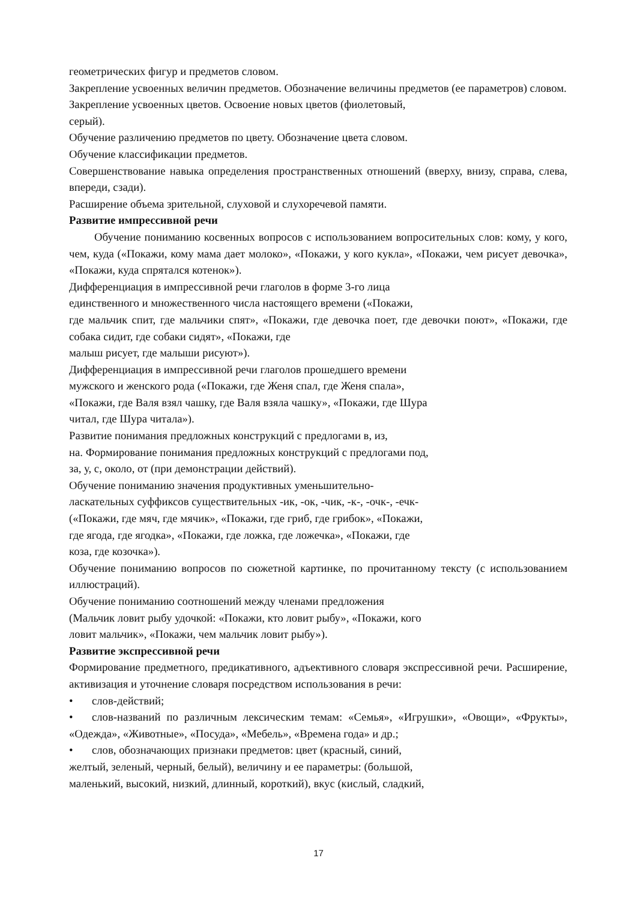геометрических фигур и предметов словом.
Закрепление усвоенных величин предметов. Обозначение величины предметов (ее параметров) словом.
Закрепление усвоенных цветов. Освоение новых цветов (фиолетовый,
серый).
Обучение различению предметов по цвету. Обозначение цвета словом.
Обучение классификации предметов.
Совершенствование навыка определения пространственных отношений (вверху, внизу, справа, слева, впереди, сзади).
Расширение объема зрительной, слуховой и слухоречевой памяти.
Развитие импрессивной речи
Обучение пониманию косвенных вопросов с использованием вопросительных слов: кому, у кого, чем, куда («Покажи, кому мама дает молоко», «Покажи, у кого кукла», «Покажи, чем рисует девочка», «Покажи, куда спрятался котенок»).
Дифференциация в импрессивной речи глаголов в форме 3-го лица
единственного и множественного числа настоящего времени («Покажи,
где мальчик спит, где мальчики спят», «Покажи, где девочка поет, где девочки поют», «Покажи, где собака сидит, где собаки сидят», «Покажи, где
малыш рисует, где малыши рисуют»).
Дифференциация в импрессивной речи глаголов прошедшего времени
мужского и женского рода («Покажи, где Женя спал, где Женя спала»,
«Покажи, где Валя взял чашку, где Валя взяла чашку», «Покажи, где Шура
читал, где Шура читала»).
Развитие понимания предложных конструкций с предлогами в, из,
на. Формирование понимания предложных конструкций с предлогами под,
за, у, с, около, от (при демонстрации действий).
Обучение пониманию значения продуктивных уменьшительно-
ласкательных суффиксов существительных -ик, -ок, -чик, -к-, -очк-, -ечк-
(«Покажи, где мяч, где мячик», «Покажи, где гриб, где грибок», «Покажи,
где ягода, где ягодка», «Покажи, где ложка, где ложечка», «Покажи, где
коза, где козочка»).
Обучение пониманию вопросов по сюжетной картинке, по прочитанному тексту (с использованием иллюстраций).
Обучение пониманию соотношений между членами предложения
(Мальчик ловит рыбу удочкой: «Покажи, кто ловит рыбу», «Покажи, кого
ловит мальчик», «Покажи, чем мальчик ловит рыбу»).
Развитие экспрессивной речи
Формирование предметного, предикативного, адъективного словаря экспрессивной речи. Расширение, активизация и уточнение словаря посредством использования в речи:
• слов-действий;
• слов-названий по различным лексическим темам: «Семья», «Игрушки», «Овощи», «Фрукты», «Одежда», «Животные», «Посуда», «Мебель», «Времена года» и др.;
• слов, обозначающих признаки предметов: цвет (красный, синий,
желтый, зеленый, черный, белый), величину и ее параметры: (большой,
маленький, высокий, низкий, длинный, короткий), вкус (кислый, сладкий,
17